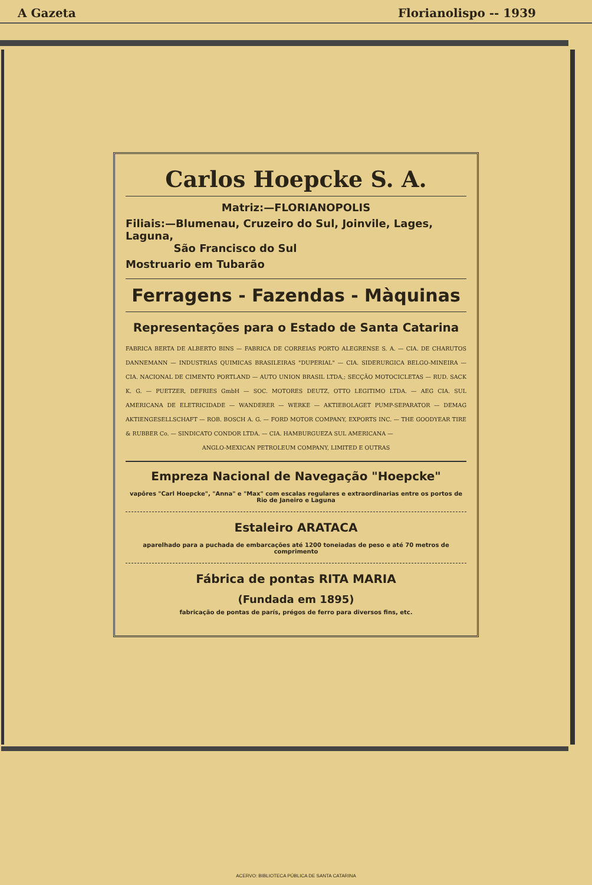A Gazeta Florianolispo -- 1939
Carlos Hoepcke S. A.
Matriz:—FLORIANOPOLIS
Filiais:—Blumenau, Cruzeiro do Sul, Joinvile, Lages, Laguna,
São Francisco do Sul
Mostruario em Tubarão
Ferragens - Fazendas - Màquinas
Representações para o Estado de Santa Catarina
FABRICA BERTA DE ALBERTO BINS — FABRICA DE CORREIAS PORTO ALEGRENSE S. A. — CIA. DE CHARUTOS DANNEMANN — INDUSTRIAS QUIMICAS BRASILEIRAS "DUPERIAL" — CIA. SIDERURGICA BELGO-MINEIRA — CIA. NACIONAL DE CIMENTO PORTLAND — AUTO UNION BRASIL LTDA,; SECÇÃO MOTOCICLETAS — RUD. SACK K. G. — PUETZER, DEFRIES GmbH — SOC. MOTORES DEUTZ, OTTO LEGITIMO LTDA. — AEG CIA. SUL AMERICANA DE ELETRICIDADE — WANDERER — WERKE — AKTIEBOLAGET PUMP-SEPARATOR — DEMAG AKTIENGESELLSCHAFT — ROB. BOSCH A. G. — FORD MOTOR COMPANY, EXPORTS INC. — THE GOODYEAR TIRE & RUBBER Co. — SINDICATO CONDOR LTDA. — CIA. HAMBURGUEZA SUL AMERICANA —
ANGLO-MEXICAN PETROLEUM COMPANY, LIMITED E OUTRAS
Empreza Nacional de Navegação "Hoepcke"
vapôres "Carl Hoepcke", "Anna" e "Max" com escalas regulares e extraordinarias entre os portos de Rio de Janeiro e Laguna
Estaleiro ARATACA
aparelhado para a puchada de embarcações até 1200 toneiadas de peso e até 70 metros de comprimento
Fábrica de pontas RITA MARIA
(Fundada em 1895)
fabricação de pontas de parís, prégos de ferro para diversos fins, etc.
ACERVO: BIBLIOTECA PÚBLICA DE SANTA CATARINA